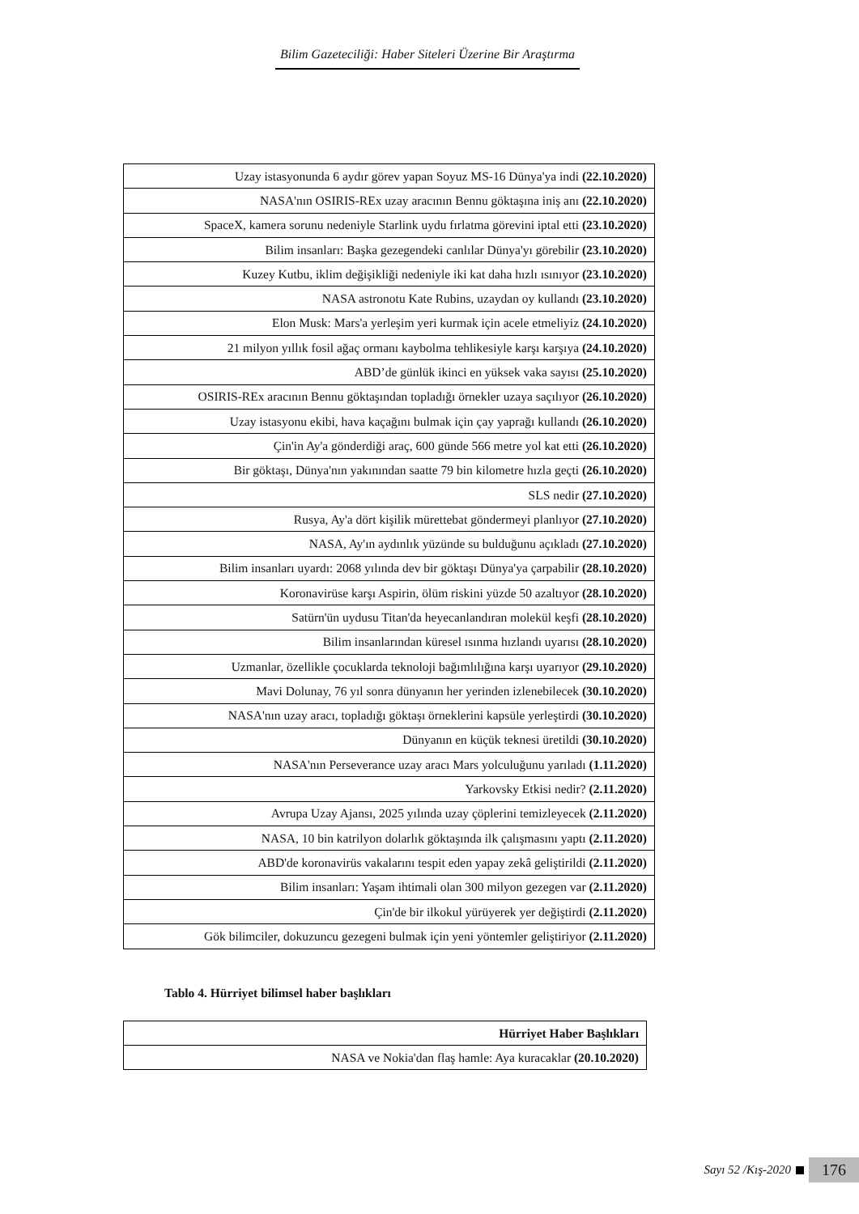Bilim Gazeteciliği: Haber Siteleri Üzerine Bir Araştırma
| Uzay istasyonunda 6 aydır görev yapan Soyuz MS-16 Dünya'ya indi (22.10.2020) |
| NASA'nın OSIRIS-REx uzay aracının Bennu göktaşına iniş anı (22.10.2020) |
| SpaceX, kamera sorunu nedeniyle Starlink uydu fırlatma görevini iptal etti (23.10.2020) |
| Bilim insanları: Başka gezegendeki canlılar Dünya'yı görebilir (23.10.2020) |
| Kuzey Kutbu, iklim değişikliği nedeniyle iki kat daha hızlı ısınıyor (23.10.2020) |
| NASA astronotu Kate Rubins, uzaydan oy kullandı (23.10.2020) |
| Elon Musk: Mars'a yerleşim yeri kurmak için acele etmeliyiz (24.10.2020) |
| 21 milyon yıllık fosil ağaç ormanı kaybolma tehlikesiyle karşı karşıya (24.10.2020) |
| ABD’de günlük ikinci en yüksek vaka sayısı (25.10.2020) |
| OSIRIS-REx aracının Bennu göktaşından topladığı örnekler uzaya saçılıyor (26.10.2020) |
| Uzay istasyonu ekibi, hava kaçağını bulmak için çay yaprağı kullandı (26.10.2020) |
| Çin'in Ay'a gönderdiği araç, 600 günde 566 metre yol kat etti (26.10.2020) |
| Bir göktaşı, Dünya'nın yakınından saatte 79 bin kilometre hızla geçti (26.10.2020) |
| SLS nedir (27.10.2020) |
| Rusya, Ay'a dört kişilik mürettebat göndermeyi planlıyor (27.10.2020) |
| NASA, Ay'ın aydınlık yüzünde su bulduğunu açıkladı (27.10.2020) |
| Bilim insanları uyardı: 2068 yılında dev bir göktaşı Dünya'ya çarpabilir (28.10.2020) |
| Koronavirüse karşı Aspirin, ölüm riskini yüzde 50 azaltıyor (28.10.2020) |
| Satürn'ün uydusu Titan'da heyecanlandıran molekül keşfi (28.10.2020) |
| Bilim insanlarından küresel ısınma hızlandı uyarısı (28.10.2020) |
| Uzmanlar, özellikle çocuklarda teknoloji bağımlılığına karşı uyarıyor (29.10.2020) |
| Mavi Dolunay, 76 yıl sonra dünyanın her yerinden izlenebilecek (30.10.2020) |
| NASA'nın uzay aracı, topladığı göktaşı örneklerini kapsüle yerleştirdi (30.10.2020) |
| Dünyanın en küçük teknesi üretildi (30.10.2020) |
| NASA'nın Perseverance uzay aracı Mars yolculuğunu yarıladı (1.11.2020) |
| Yarkovsky Etkisi nedir? (2.11.2020) |
| Avrupa Uzay Ajansı, 2025 yılında uzay çöplerini temizleyecek (2.11.2020) |
| NASA, 10 bin katrilyon dolarlık göktaşında ilk çalışmasını yaptı (2.11.2020) |
| ABD'de koronavirüs vakalarını tespit eden yapay zekâ geliştirildi (2.11.2020) |
| Bilim insanları: Yaşam ihtimali olan 300 milyon gezegen var (2.11.2020) |
| Çin'de bir ilkokul yürüyerek yer değiştirdi (2.11.2020) |
| Gök bilimciler, dokuzuncu gezegeni bulmak için yeni yöntemler geliştiriyor (2.11.2020) |
Tablo 4. Hürriyet bilimsel haber başlıkları
| Hürriyet Haber Başlıkları |
| --- |
| NASA ve Nokia'dan flaş hamle: Aya kuracaklar (20.10.2020) |
Sayı 52 /Kış-2020
176